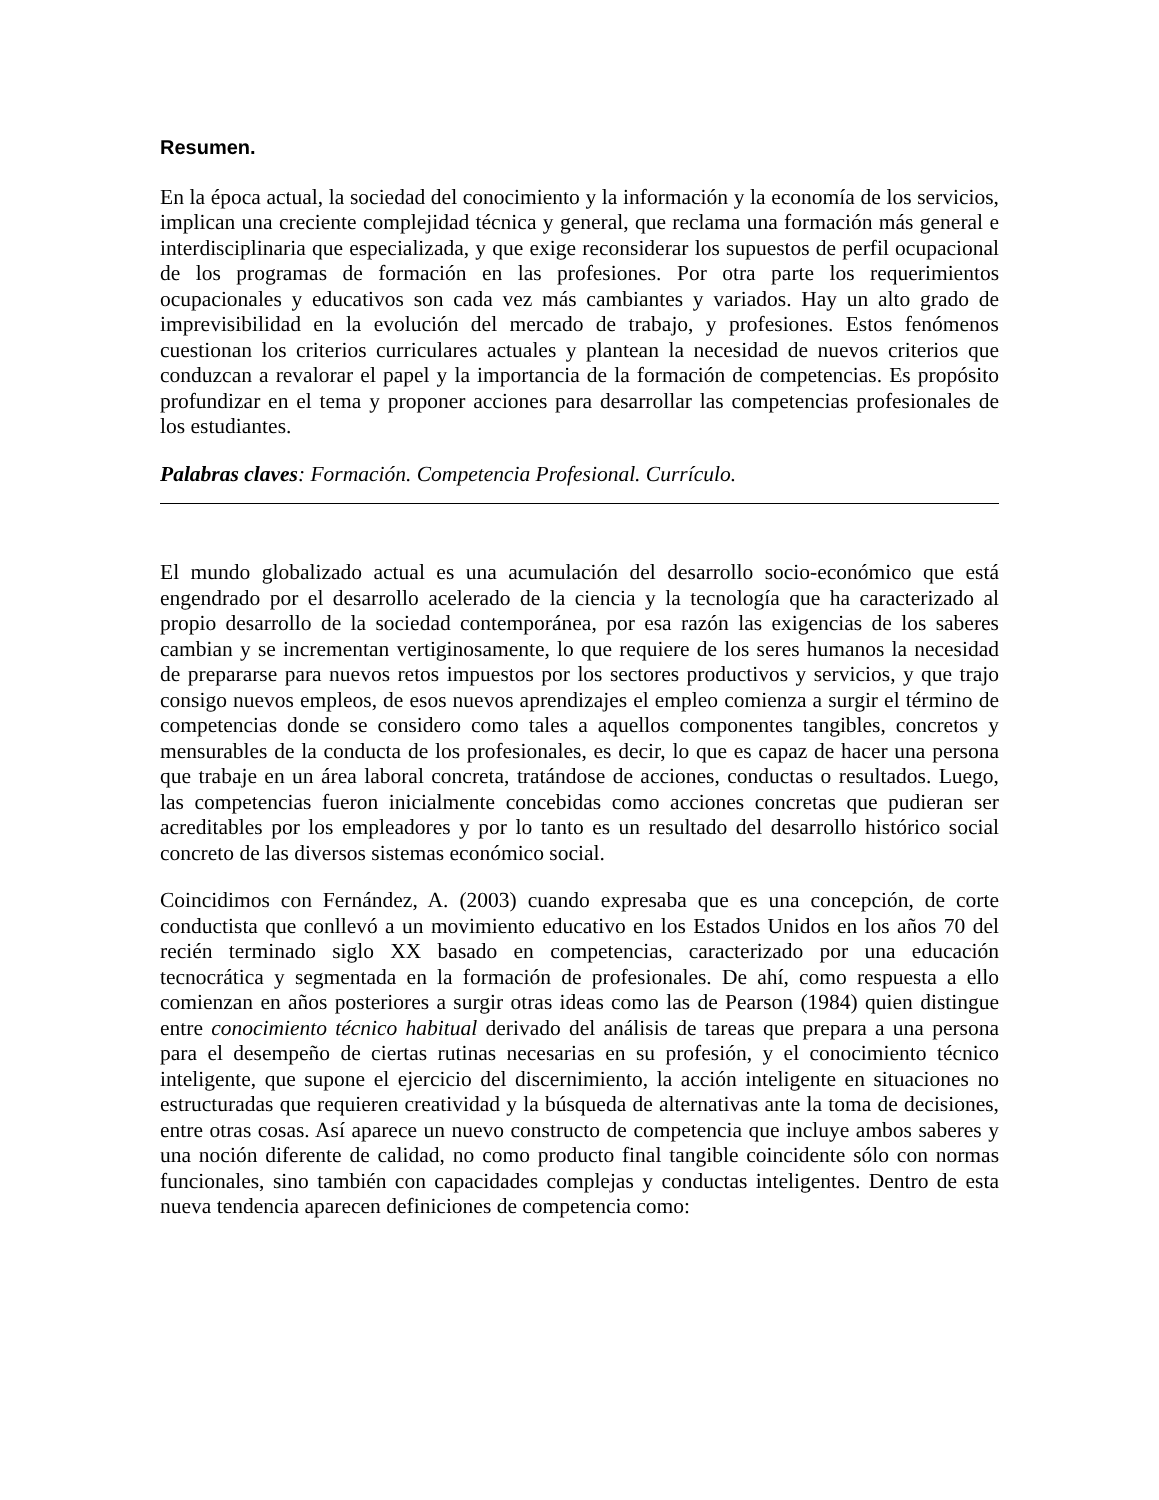Resumen.
En la época actual, la sociedad del conocimiento y la información y la economía de los servicios, implican una creciente complejidad técnica y general, que reclama una formación más general e interdisciplinaria que especializada, y que exige reconsiderar los supuestos de perfil ocupacional de los programas de formación en las profesiones. Por otra parte los requerimientos ocupacionales y educativos son cada vez más cambiantes y variados. Hay un alto grado de imprevisibilidad en la evolución del mercado de trabajo, y profesiones. Estos fenómenos cuestionan los criterios curriculares actuales y plantean la necesidad de nuevos criterios que conduzcan a revalorar el papel y la importancia de la formación de competencias. Es propósito profundizar en el tema y proponer acciones para desarrollar las competencias profesionales de los estudiantes.
Palabras claves: Formación. Competencia Profesional. Currículo.
El mundo globalizado actual es una acumulación del desarrollo socio-económico que está engendrado por el desarrollo acelerado de la ciencia y la tecnología que ha caracterizado al propio desarrollo de la sociedad contemporánea, por esa razón las exigencias de los saberes cambian y se incrementan vertiginosamente, lo que requiere de los seres humanos la necesidad de prepararse para nuevos retos impuestos por los sectores productivos y servicios, y que trajo consigo nuevos empleos, de esos nuevos aprendizajes el empleo comienza a surgir el término de competencias donde se considero como tales a aquellos componentes tangibles, concretos y mensurables de la conducta de los profesionales, es decir, lo que es capaz de hacer una persona que trabaje en un área laboral concreta, tratándose de acciones, conductas o resultados. Luego, las competencias fueron inicialmente concebidas como acciones concretas que pudieran ser acreditables por los empleadores y por lo tanto es un resultado del desarrollo histórico social concreto de las diversos sistemas económico social.
Coincidimos con Fernández, A. (2003) cuando expresaba que es una concepción, de corte conductista que conllevó a un movimiento educativo en los Estados Unidos en los años 70 del recién terminado siglo XX basado en competencias, caracterizado por una educación tecnocrática y segmentada en la formación de profesionales. De ahí, como respuesta a ello comienzan en años posteriores a surgir otras ideas como las de Pearson (1984) quien distingue entre conocimiento técnico habitual derivado del análisis de tareas que prepara a una persona para el desempeño de ciertas rutinas necesarias en su profesión, y el conocimiento técnico inteligente, que supone el ejercicio del discernimiento, la acción inteligente en situaciones no estructuradas que requieren creatividad y la búsqueda de alternativas ante la toma de decisiones, entre otras cosas. Así aparece un nuevo constructo de competencia que incluye ambos saberes y una noción diferente de calidad, no como producto final tangible coincidente sólo con normas funcionales, sino también con capacidades complejas y conductas inteligentes. Dentro de esta nueva tendencia aparecen definiciones de competencia como: